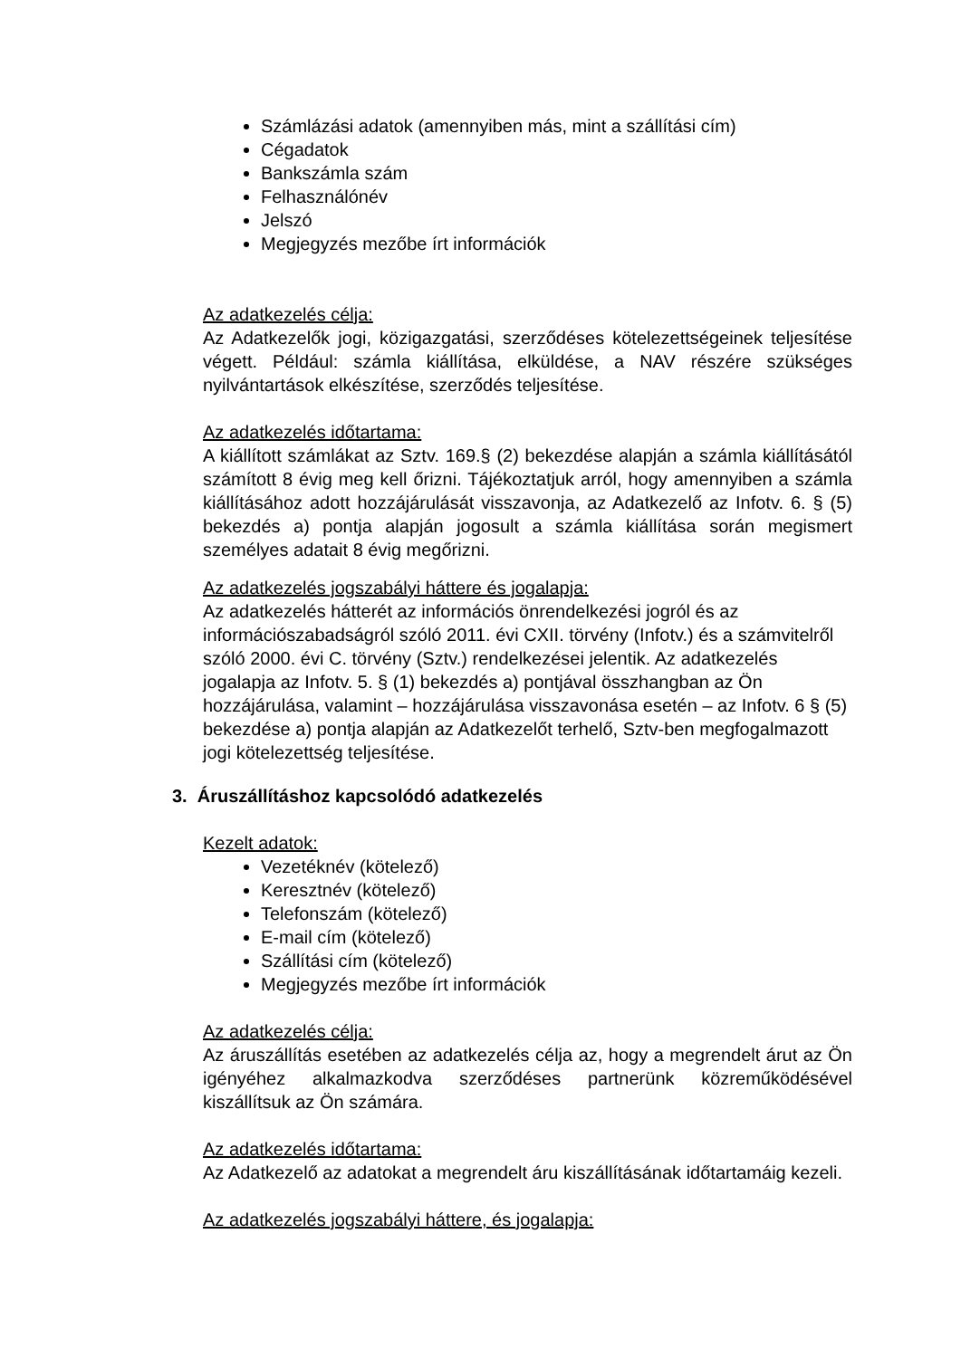Számlázási adatok (amennyiben más, mint a szállítási cím)
Cégadatok
Bankszámla szám
Felhasználónév
Jelszó
Megjegyzés mezőbe írt információk
Az adatkezelés célja:
Az Adatkezelők jogi, közigazgatási, szerződéses kötelezettségeinek teljesítése végett. Például: számla kiállítása, elküldése, a NAV részére szükséges nyilvántartások elkészítése, szerződés teljesítése.
Az adatkezelés időtartama:
A kiállított számlákat az Sztv. 169.§ (2) bekezdése alapján a számla kiállításától számított 8 évig meg kell őrizni. Tájékoztatjuk arról, hogy amennyiben a számla kiállításához adott hozzájárulását visszavonja, az Adatkezelő az Infotv. 6. § (5) bekezdés a) pontja alapján jogosult a számla kiállítása során megismert személyes adatait 8 évig megőrizni.
Az adatkezelés jogszabályi háttere és jogalapja:
Az adatkezelés hátterét az információs önrendelkezési jogról és az információszabadságról szóló 2011. évi CXII. törvény (Infotv.) és a számvitelről szóló 2000. évi C. törvény (Sztv.) rendelkezései jelentik. Az adatkezelés jogalapja az Infotv. 5. § (1) bekezdés a) pontjával összhangban az Ön hozzájárulása, valamint – hozzájárulása visszavonása esetén – az Infotv. 6 § (5) bekezdése a) pontja alapján az Adatkezelőt terhelő, Sztv-ben megfogalmazott jogi kötelezettség teljesítése.
3. Áruszállításhoz kapcsolódó adatkezelés
Kezelt adatok:
Vezetéknév (kötelező)
Keresztnév (kötelező)
Telefonszám (kötelező)
E-mail cím (kötelező)
Szállítási cím (kötelező)
Megjegyzés mezőbe írt információk
Az adatkezelés célja:
Az áruszállítás esetében az adatkezelés célja az, hogy a megrendelt árut az Ön igényéhez alkalmazkodva szerződéses partnerünk közreműködésével kiszállítsuk az Ön számára.
Az adatkezelés időtartama:
Az Adatkezelő az adatokat a megrendelt áru kiszállításának időtartamáig kezeli.
Az adatkezelés jogszabályi háttere, és jogalapja: